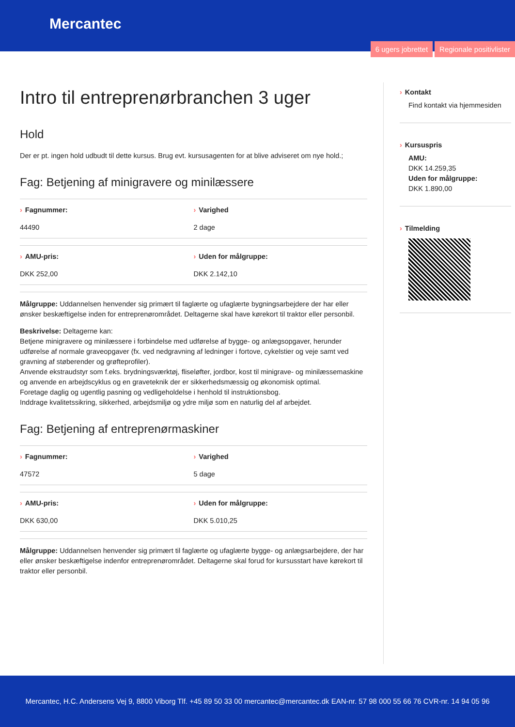Mercantec
6 ugers jobrettet Regionale positivlister
Intro til entreprenørbranchen 3 uger
Hold
Der er pt. ingen hold udbudt til dette kursus. Brug evt. kursusagenten for at blive adviseret om nye hold.;
Fag: Betjening af minigravere og minilæssere
› Fagnummer:
44490
› Varighed
2 dage
› AMU-pris:
DKK 252,00
› Uden for målgruppe:
DKK 2.142,10
Målgruppe: Uddannelsen henvender sig primært til faglærte og ufaglærte bygningsarbejdere der har eller ønsker beskæftigelse inden for entreprenørområdet. Deltagerne skal have kørekort til traktor eller personbil.
Beskrivelse: Deltagerne kan:
Betjene minigravere og minilæssere i forbindelse med udførelse af bygge- og anlægsopgaver, herunder udførelse af normale graveopgaver (fx. ved nedgravning af ledninger i fortove, cykelstier og veje samt ved gravning af støberender og grøfteprofiler).
Anvende ekstraudstyr som f.eks. brydningsværktøj, fliseløfter, jordbor, kost til minigrave- og minilæssemaskine og anvende en arbejdscyklus og en graveteknik der er sikkerhedsmæssig og økonomisk optimal.
Foretage daglig og ugentlig pasning og vedligeholdelse i henhold til instruktionsbog.
Inddrage kvalitetssikring, sikkerhed, arbejdsmiljø og ydre miljø som en naturlig del af arbejdet.
Fag: Betjening af entreprenørmaskiner
› Fagnummer:
47572
› Varighed
5 dage
› AMU-pris:
DKK 630,00
› Uden for målgruppe:
DKK 5.010,25
Målgruppe: Uddannelsen henvender sig primært til faglærte og ufaglærte bygge- og anlægsarbejdere, der har eller ønsker beskæftigelse indenfor entreprenørområdet. Deltagerne skal forud for kursusstart have kørekort til traktor eller personbil.
› Kontakt
Find kontakt via hjemmesiden
› Kursuspris
AMU:
DKK 14.259,35
Uden for målgruppe:
DKK 1.890,00
› Tilmelding
Mercantec, H.C. Andersens Vej 9, 8800 Viborg Tlf. +45 89 50 33 00 mercantec@mercantec.dk EAN-nr. 57 98 000 55 66 76 CVR-nr. 14 94 05 96